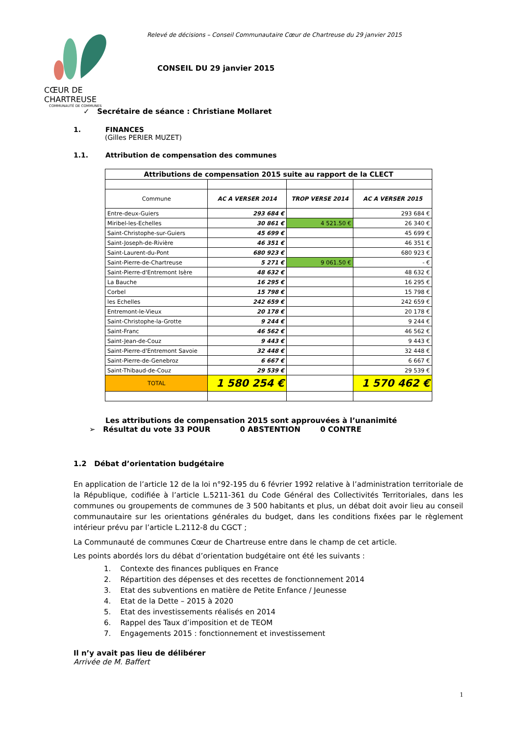CŒUR DE CHARTREUSE
COMMUNAUTÉ DE COMMUNES
Relevé de décisions – Conseil Communautaire Cœur de Chartreuse du 29 janvier 2015
CONSEIL DU 29 janvier 2015
✓ Secrétaire de séance : Christiane Mollaret
1. FINANCES
(Gilles PERIER MUZET)
1.1. Attribution de compensation des communes
| Attributions de compensation 2015 suite au rapport de la CLECT | | | |
| Commune | AC A VERSER 2014 | TROP VERSE 2014 | AC A VERSER 2015 |
| Entre-deux-Guiers | 293 684 € | | 293 684 € |
| Miribel-les-Echelles | 30 861 € | 4 521.50 € | 26 340 € |
| Saint-Christophe-sur-Guiers | 45 699 € | | 45 699 € |
| Saint-Joseph-de-Rivière | 46 351 € | | 46 351 € |
| Saint-Laurent-du-Pont | 680 923 € | | 680 923 € |
| Saint-Pierre-de-Chartreuse | 5 271 € | 9 061.50 € | - € |
| Saint-Pierre-d'Entremont Isère | 48 632 € | | 48 632 € |
| La Bauche | 16 295 € | | 16 295 € |
| Corbel | 15 798 € | | 15 798 € |
| les Echelles | 242 659 € | | 242 659 € |
| Entremont-le-Vieux | 20 178 € | | 20 178 € |
| Saint-Christophe-la-Grotte | 9 244 € | | 9 244 € |
| Saint-Franc | 46 562 € | | 46 562 € |
| Saint-Jean-de-Couz | 9 443 € | | 9 443 € |
| Saint-Pierre-d'Entremont Savoie | 32 448 € | | 32 448 € |
| Saint-Pierre-de-Genebroz | 6 667 € | | 6 667 € |
| Saint-Thibaud-de-Couz | 29 539 € | | 29 539 € |
| TOTAL | 1 580 254 € | | 1 570 462 € |
Les attributions de compensation 2015 sont approuvées à l’unanimité
➢ Résultat du vote 33 POUR 0 ABSTENTION 0 CONTRE
1.2 Débat d’orientation budgétaire
En application de l’article 12 de la loi n°92-195 du 6 février 1992 relative à l’administration territoriale de la République, codifiée à l’article L.5211-361 du Code Général des Collectivités Territoriales, dans les communes ou groupements de communes de 3 500 habitants et plus, un débat doit avoir lieu au conseil communautaire sur les orientations générales du budget, dans les conditions fixées par le règlement intérieur prévu par l’article L.2112-8 du CGCT ;
La Communauté de communes Cœur de Chartreuse entre dans le champ de cet article.
Les points abordés lors du débat d’orientation budgétaire ont été les suivants :
1. Contexte des finances publiques en France
2. Répartition des dépenses et des recettes de fonctionnement 2014
3. Etat des subventions en matière de Petite Enfance / Jeunesse
4. Etat de la Dette – 2015 à 2020
5. Etat des investissements réalisés en 2014
6. Rappel des Taux d’imposition et de TEOM
7. Engagements 2015 : fonctionnement et investissement
Il n’y avait pas lieu de délibérer
Arrivée de M. Baffert
1